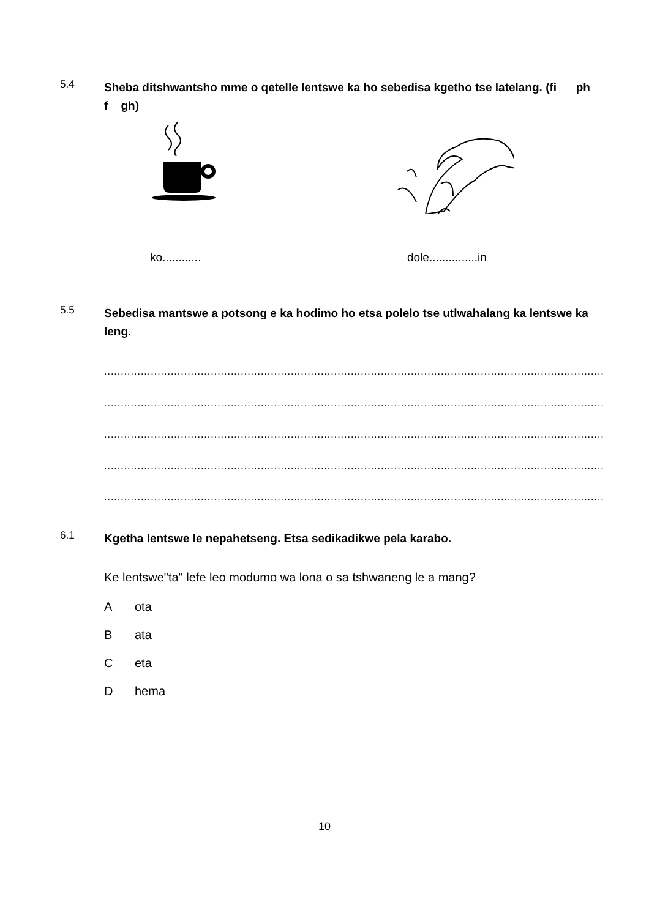5.4
Sheba ditshwantsho mme o qetelle lentswe ka ho sebedisa kgetho tse latelang. (fi ph f gh)
ko............ dole...............in
5.5
Sebedisa mantswe a potsong e ka hodimo ho etsa polelo tse utlwahalang ka lentswe ka leng.
........................................................................................................................................................................................................
........................................................................................................................................................................................................
........................................................................................................................................................................................................
........................................................................................................................................................................................................
........................................................................................................................................................................................................
6.1
Kgetha lentswe le nepahetseng. Etsa sedikadikwe pela karabo.
Ke lentswe"ta" lefe leo modumo wa lona o sa tshwaneng le a mang?
Aota
Bata
Ceta
Dhema
10